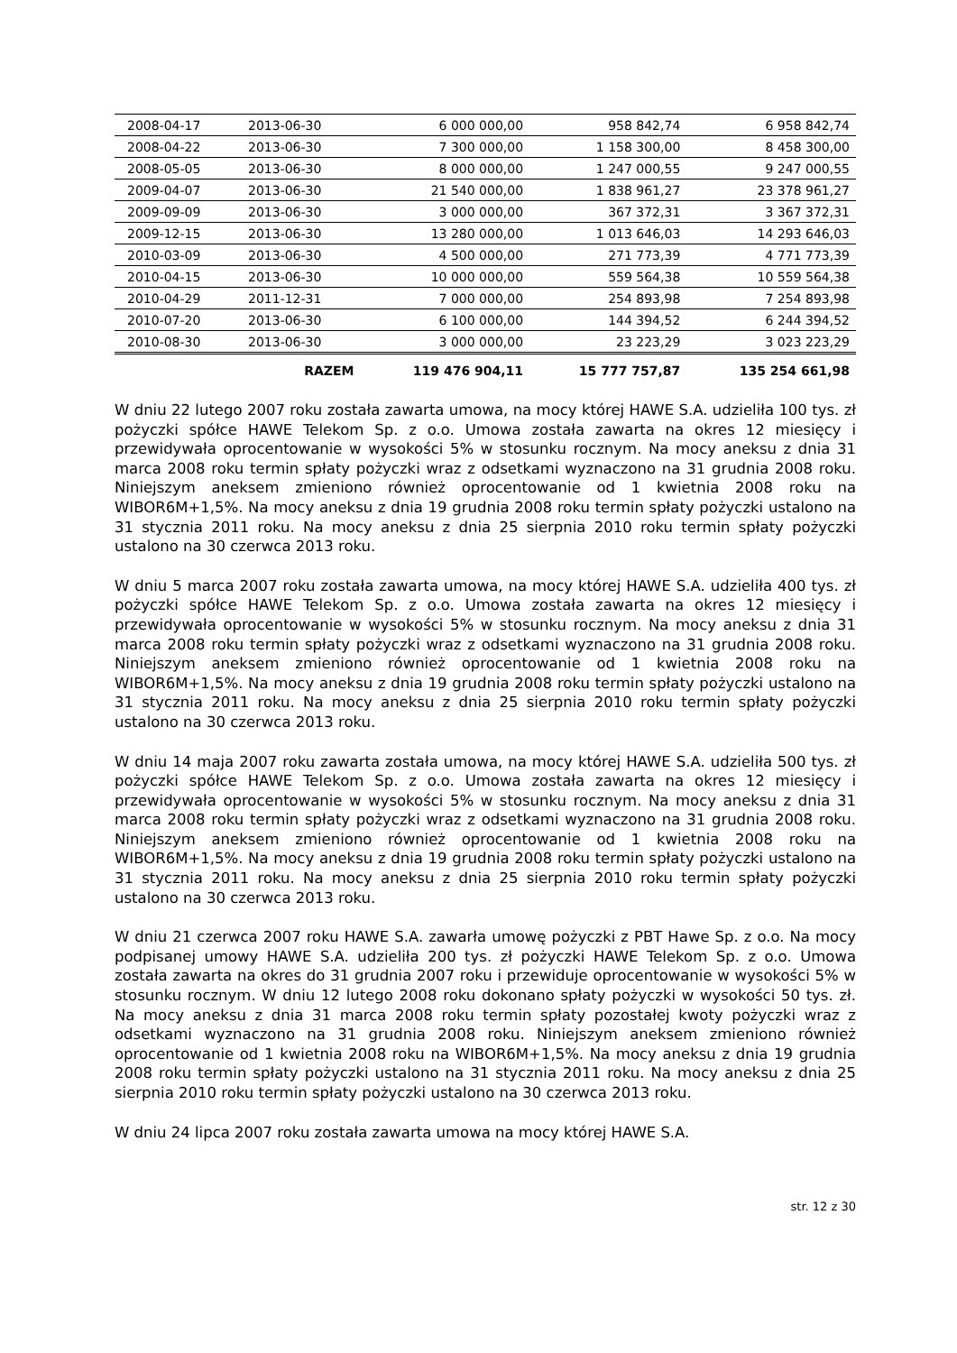| 2008-04-17 | 2013-06-30 | 6 000 000,00 | 958 842,74 | 6 958 842,74 |
| 2008-04-22 | 2013-06-30 | 7 300 000,00 | 1 158 300,00 | 8 458 300,00 |
| 2008-05-05 | 2013-06-30 | 8 000 000,00 | 1 247 000,55 | 9 247 000,55 |
| 2009-04-07 | 2013-06-30 | 21 540 000,00 | 1 838 961,27 | 23 378 961,27 |
| 2009-09-09 | 2013-06-30 | 3 000 000,00 | 367 372,31 | 3 367 372,31 |
| 2009-12-15 | 2013-06-30 | 13 280 000,00 | 1 013 646,03 | 14 293 646,03 |
| 2010-03-09 | 2013-06-30 | 4 500 000,00 | 271 773,39 | 4 771 773,39 |
| 2010-04-15 | 2013-06-30 | 10 000 000,00 | 559 564,38 | 10 559 564,38 |
| 2010-04-29 | 2011-12-31 | 7 000 000,00 | 254 893,98 | 7 254 893,98 |
| 2010-07-20 | 2013-06-30 | 6 100 000,00 | 144 394,52 | 6 244 394,52 |
| 2010-08-30 | 2013-06-30 | 3 000 000,00 | 23 223,29 | 3 023 223,29 |
| | RAZEM | 119 476 904,11 | 15 777 757,87 | 135 254 661,98 |
W dniu 22 lutego 2007 roku została zawarta umowa, na mocy której HAWE S.A. udzieliła 100 tys. zł pożyczki spółce HAWE Telekom Sp. z o.o. Umowa została zawarta na okres 12 miesięcy i przewidywała oprocentowanie w wysokości 5% w stosunku rocznym. Na mocy aneksu z dnia 31 marca 2008 roku termin spłaty pożyczki wraz z odsetkami wyznaczono na 31 grudnia 2008 roku. Niniejszym aneksem zmieniono również oprocentowanie od 1 kwietnia 2008 roku na WIBOR6M+1,5%. Na mocy aneksu z dnia 19 grudnia 2008 roku termin spłaty pożyczki ustalono na 31 stycznia 2011 roku. Na mocy aneksu z dnia 25 sierpnia 2010 roku termin spłaty pożyczki ustalono na 30 czerwca 2013 roku.
W dniu 5 marca 2007 roku została zawarta umowa, na mocy której HAWE S.A. udzieliła 400 tys. zł pożyczki spółce HAWE Telekom Sp. z o.o. Umowa została zawarta na okres 12 miesięcy i przewidywała oprocentowanie w wysokości 5% w stosunku rocznym. Na mocy aneksu z dnia 31 marca 2008 roku termin spłaty pożyczki wraz z odsetkami wyznaczono na 31 grudnia 2008 roku. Niniejszym aneksem zmieniono również oprocentowanie od 1 kwietnia 2008 roku na WIBOR6M+1,5%. Na mocy aneksu z dnia 19 grudnia 2008 roku termin spłaty pożyczki ustalono na 31 stycznia 2011 roku. Na mocy aneksu z dnia 25 sierpnia 2010 roku termin spłaty pożyczki ustalono na 30 czerwca 2013 roku.
W dniu 14 maja 2007 roku zawarta została umowa, na mocy której HAWE S.A. udzieliła 500 tys. zł pożyczki spółce HAWE Telekom Sp. z o.o. Umowa została zawarta na okres 12 miesięcy i przewidywała oprocentowanie w wysokości 5% w stosunku rocznym. Na mocy aneksu z dnia 31 marca 2008 roku termin spłaty pożyczki wraz z odsetkami wyznaczono na 31 grudnia 2008 roku. Niniejszym aneksem zmieniono również oprocentowanie od 1 kwietnia 2008 roku na WIBOR6M+1,5%. Na mocy aneksu z dnia 19 grudnia 2008 roku termin spłaty pożyczki ustalono na 31 stycznia 2011 roku. Na mocy aneksu z dnia 25 sierpnia 2010 roku termin spłaty pożyczki ustalono na 30 czerwca 2013 roku.
W dniu 21 czerwca 2007 roku HAWE S.A. zawarła umowę pożyczki z PBT Hawe Sp. z o.o. Na mocy podpisanej umowy HAWE S.A. udzieliła 200 tys. zł pożyczki HAWE Telekom Sp. z o.o. Umowa została zawarta na okres do 31 grudnia 2007 roku i przewiduje oprocentowanie w wysokości 5% w stosunku rocznym. W dniu 12 lutego 2008 roku dokonano spłaty pożyczki w wysokości 50 tys. zł. Na mocy aneksu z dnia 31 marca 2008 roku termin spłaty pozostałej kwoty pożyczki wraz z odsetkami wyznaczono na 31 grudnia 2008 roku. Niniejszym aneksem zmieniono również oprocentowanie od 1 kwietnia 2008 roku na WIBOR6M+1,5%. Na mocy aneksu z dnia 19 grudnia 2008 roku termin spłaty pożyczki ustalono na 31 stycznia 2011 roku. Na mocy aneksu z dnia 25 sierpnia 2010 roku termin spłaty pożyczki ustalono na 30 czerwca 2013 roku.
W dniu 24 lipca 2007 roku została zawarta umowa na mocy której HAWE S.A.
str. 12 z 30